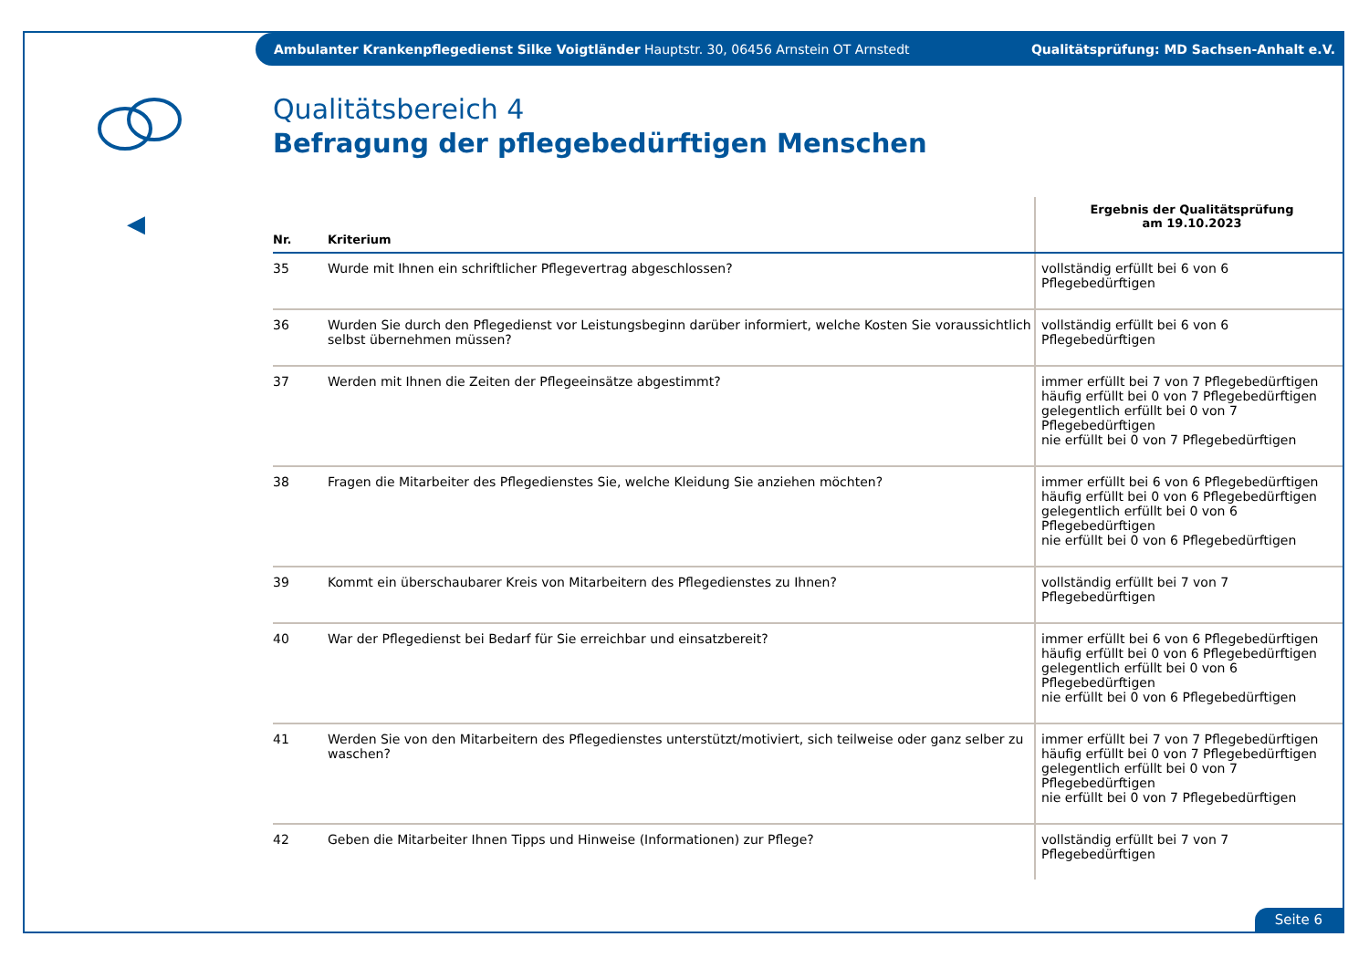Ambulanter Krankenpflegedienst Silke Voigtländer Hauptstr. 30, 06456 Arnstein OT Arnstedt Qualitätsprüfung: MD Sachsen-Anhalt e.V.
◀
Qualitätsbereich 4
Befragung der pflegebedürftigen Menschen
| Nr. | Kriterium | Ergebnis der Qualitätsprüfung am 19.10.2023 |
| --- | --- | --- |
| 35 | Wurde mit Ihnen ein schriftlicher Pflegevertrag abgeschlossen? | vollständig erfüllt bei 6 von 6 Pflegebedürftigen |
| 36 | Wurden Sie durch den Pflegedienst vor Leistungsbeginn darüber informiert, welche Kosten Sie voraussichtlich selbst übernehmen müssen? | vollständig erfüllt bei 6 von 6 Pflegebedürftigen |
| 37 | Werden mit Ihnen die Zeiten der Pflegeeinsätze abgestimmt? | immer erfüllt bei 7 von 7 Pflegebedürftigen häufig erfüllt bei 0 von 7 Pflegebedürftigen gelegentlich erfüllt bei 0 von 7 Pflegebedürftigen nie erfüllt bei 0 von 7 Pflegebedürftigen |
| 38 | Fragen die Mitarbeiter des Pflegedienstes Sie, welche Kleidung Sie anziehen möchten? | immer erfüllt bei 6 von 6 Pflegebedürftigen häufig erfüllt bei 0 von 6 Pflegebedürftigen gelegentlich erfüllt bei 0 von 6 Pflegebedürftigen nie erfüllt bei 0 von 6 Pflegebedürftigen |
| 39 | Kommt ein überschaubarer Kreis von Mitarbeitern des Pflegedienstes zu Ihnen? | vollständig erfüllt bei 7 von 7 Pflegebedürftigen |
| 40 | War der Pflegedienst bei Bedarf für Sie erreichbar und einsatzbereit? | immer erfüllt bei 6 von 6 Pflegebedürftigen häufig erfüllt bei 0 von 6 Pflegebedürftigen gelegentlich erfüllt bei 0 von 6 Pflegebedürftigen nie erfüllt bei 0 von 6 Pflegebedürftigen |
| 41 | Werden Sie von den Mitarbeitern des Pflegedienstes unterstützt/motiviert, sich teilweise oder ganz selber zu waschen? | immer erfüllt bei 7 von 7 Pflegebedürftigen häufig erfüllt bei 0 von 7 Pflegebedürftigen gelegentlich erfüllt bei 0 von 7 Pflegebedürftigen nie erfüllt bei 0 von 7 Pflegebedürftigen |
| 42 | Geben die Mitarbeiter Ihnen Tipps und Hinweise (Informationen) zur Pflege? | vollständig erfüllt bei 7 von 7 Pflegebedürftigen |
Seite 6